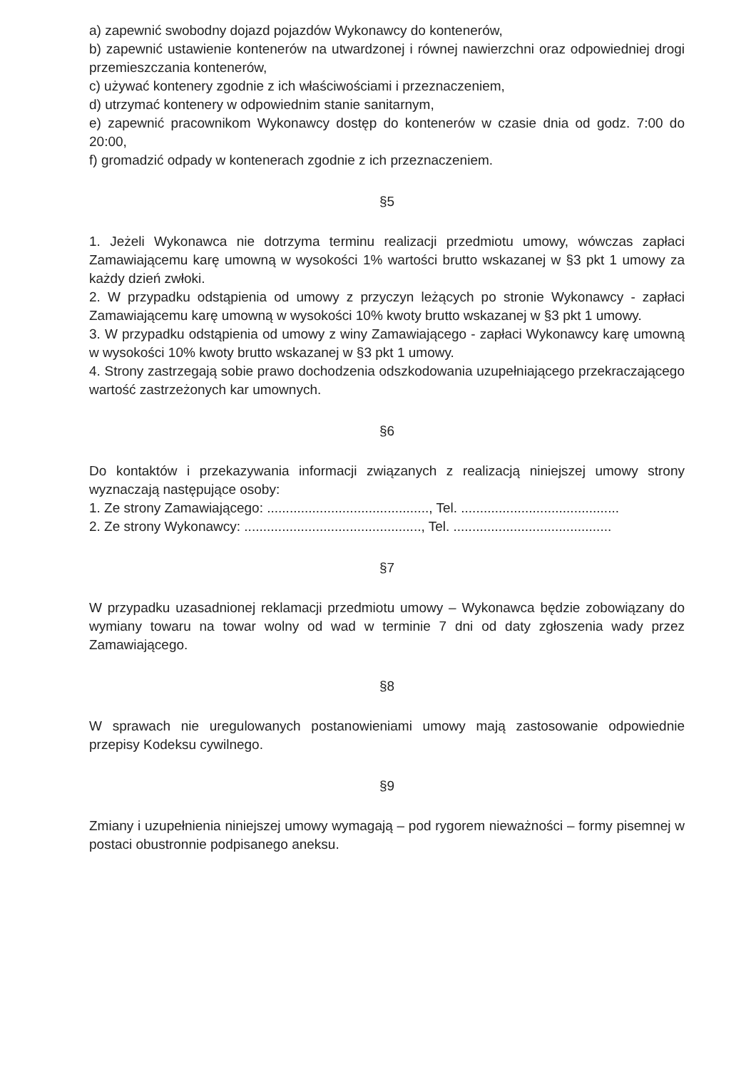a) zapewnić swobodny dojazd pojazdów Wykonawcy do kontenerów,
b) zapewnić ustawienie kontenerów na utwardzonej i równej nawierzchni oraz odpowiedniej drogi przemieszczania kontenerów,
c) używać kontenery zgodnie z ich właściwościami i przeznaczeniem,
d) utrzymać kontenery w odpowiednim stanie sanitarnym,
e) zapewnić pracownikom Wykonawcy dostęp do kontenerów w czasie dnia od godz. 7:00 do 20:00,
f) gromadzić odpady w kontenerach zgodnie z ich przeznaczeniem.
§5
1. Jeżeli Wykonawca nie dotrzyma terminu realizacji przedmiotu umowy, wówczas zapłaci Zamawiającemu karę umowną w wysokości 1% wartości brutto wskazanej w §3 pkt 1 umowy za każdy dzień zwłoki.
2. W przypadku odstąpienia od umowy z przyczyn leżących po stronie Wykonawcy - zapłaci Zamawiającemu karę umowną w wysokości 10% kwoty brutto wskazanej w §3 pkt 1 umowy.
3. W przypadku odstąpienia od umowy z winy Zamawiającego - zapłaci Wykonawcy karę umowną w wysokości 10% kwoty brutto wskazanej w §3 pkt 1 umowy.
4. Strony zastrzegają sobie prawo dochodzenia odszkodowania uzupełniającego przekraczającego wartość zastrzeżonych kar umownych.
§6
Do kontaktów i przekazywania informacji związanych z realizacją niniejszej umowy strony wyznaczają następujące osoby:
1. Ze strony Zamawiającego: ..........................................., Tel. ..........................................
2. Ze strony Wykonawcy: ..............................................., Tel. ..........................................
§7
W przypadku uzasadnionej reklamacji przedmiotu umowy – Wykonawca będzie zobowiązany do wymiany towaru na towar wolny od wad w terminie 7 dni od daty zgłoszenia wady przez Zamawiającego.
§8
W sprawach nie uregulowanych postanowieniami umowy mają zastosowanie odpowiednie przepisy Kodeksu cywilnego.
§9
Zmiany i uzupełnienia niniejszej umowy wymagają – pod rygorem nieważności – formy pisemnej w postaci obustronnie podpisanego aneksu.